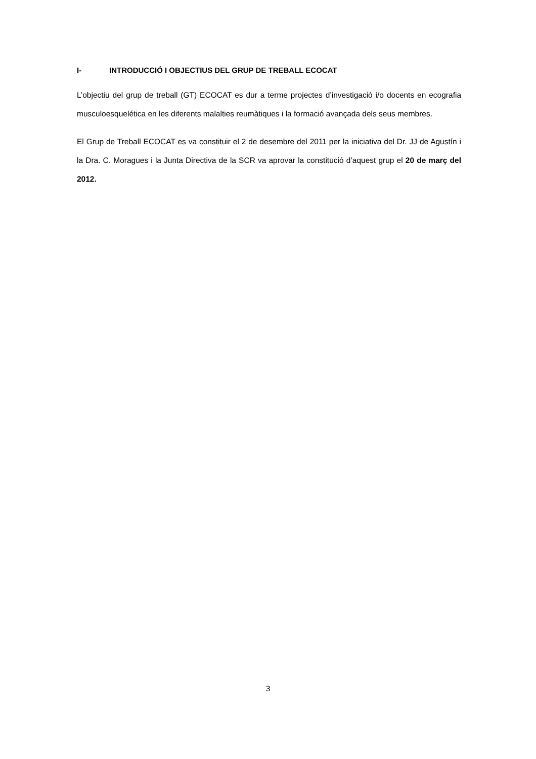I- INTRODUCCIÓ I OBJECTIUS DEL GRUP DE TREBALL ECOCAT
L’objectiu del grup de treball (GT) ECOCAT es dur a terme projectes d’investigació i/o docents en ecografia musculoesquelética en les diferents malalties reumàtiques i la formació avançada dels seus membres.
El Grup de Treball ECOCAT es va constituir el 2 de desembre del 2011 per la iniciativa del Dr. JJ de Agustín i la Dra. C. Moragues i la Junta Directiva de la SCR va aprovar la constitució d’aquest grup el 20 de març del 2012.
3